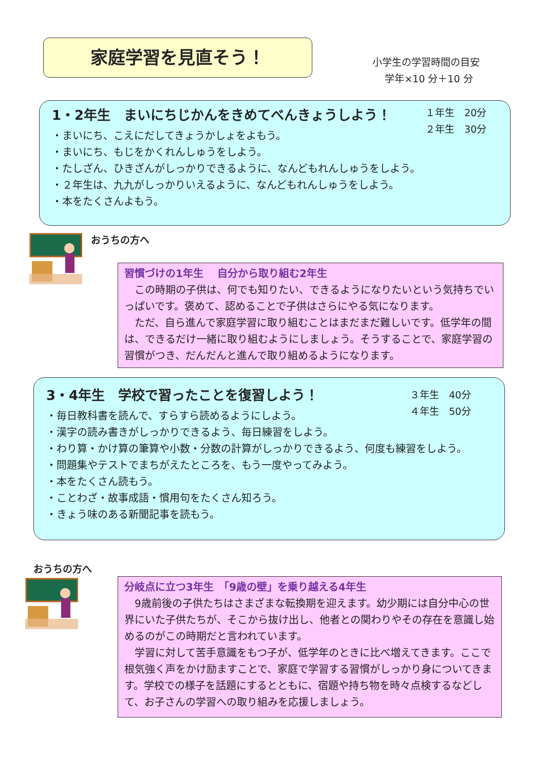家庭学習を見直そう！
小学生の学習時間の目安
学年×10 分＋10 分
1・2年生　まいにちじかんをきめてべんきょうしよう！
・まいにち、こえにだしてきょうかしょをよもう。
・まいにち、もじをかくれんしゅうをしよう。
・たしざん、ひきざんがしっかりできるように、なんどもれんしゅうをしよう。
・２年生は、九九がしっかりいえるように、なんどもれんしゅうをしよう。
・本をたくさんよもう。
１年生　20分
２年生　30分
おうちの方へ
習慣づけの1年生　 自分から取り組む2年生
　この時期の子供は、何でも知りたい、できるようになりたいという気持ちでいっぱいです。褒めて、認めることで子供はさらにやる気になります。
　ただ、自ら進んで家庭学習に取り組むことはまだまだ難しいです。低学年の間は、できるだけ一緒に取り組むようにしましょう。そうすることで、家庭学習の習慣がつき、だんだんと進んで取り組めるようになります。
3・4年生　学校で習ったことを復習しよう！
・毎日教科書を読んで、すらすら読めるようにしよう。
・漢字の読み書きがしっかりできるよう、毎日練習をしよう。
・わり算・かけ算の筆算や小数・分数の計算がしっかりできるよう、何度も練習をしよう。
・問題集やテストでまちがえたところを、もう一度やってみよう。
・本をたくさん読もう。
・ことわざ・故事成語・慣用句をたくさん知ろう。
・きょう味のある新聞記事を読もう。
３年生　40分
４年生　50分
おうちの方へ
分岐点に立つ3年生　「9歳の壁」を乗り越える4年生
　9歳前後の子供たちはさまざまな転換期を迎えます。幼少期には自分中心の世界にいた子供たちが、そこから抜け出し、他者との関わりやその存在を意識し始めるのがこの時期だと言われています。
　学習に対して苦手意識をもつ子が、低学年のときに比べ増えてきます。ここで根気強く声をかけ励ますことで、家庭で学習する習慣がしっかり身についてきます。学校での様子を話題にするとともに、宿題や持ち物を時々点検するなどして、お子さんの学習への取り組みを応援しましょう。